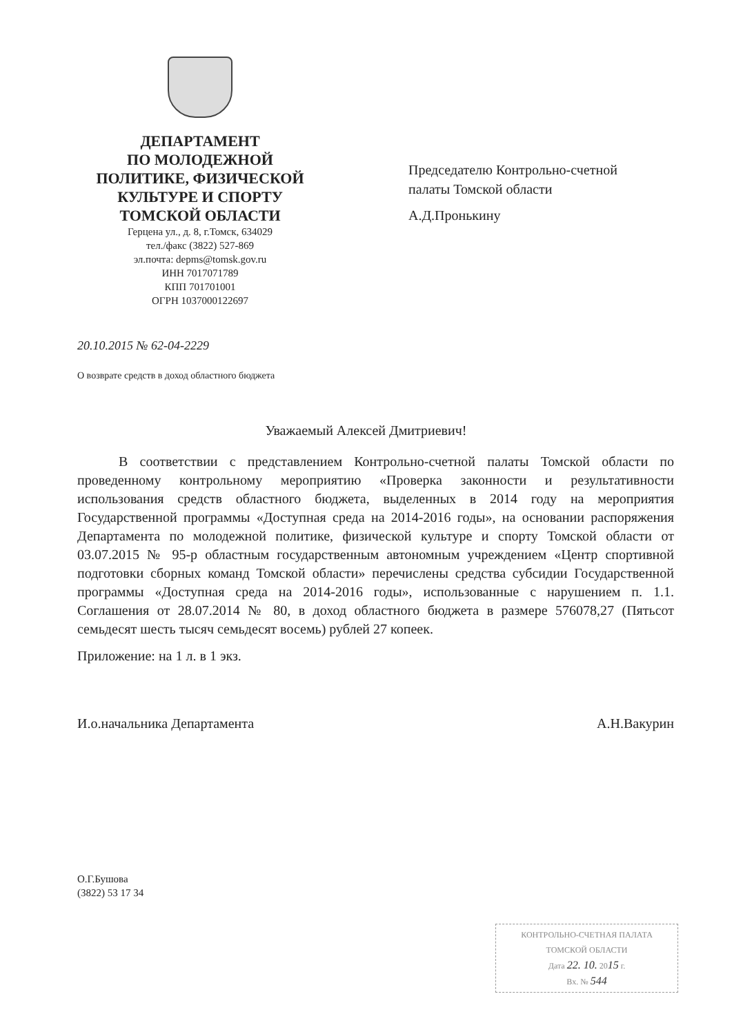ДЕПАРТАМЕНТ
ПО МОЛОДЕЖНОЙ
ПОЛИТИКЕ, ФИЗИЧЕСКОЙ
КУЛЬТУРЕ И СПОРТУ
ТОМСКОЙ ОБЛАСТИ
Герцена ул., д. 8, г.Томск, 634029
тел./факс (3822) 527-869
эл.почта: depms@tomsk.gov.ru
ИНН 7017071789
КПП 701701001
ОГРН 1037000122697
Председателю Контрольно-счетной
палаты Томской области
А.Д.Пронькину
20.10.2015 № 62-04-2229
О возврате средств в доход областного бюджета
Уважаемый Алексей Дмитриевич!
В соответствии с представлением Контрольно-счетной палаты Томской области по проведенному контрольному мероприятию «Проверка законности и результативности использования средств областного бюджета, выделенных в 2014 году на мероприятия Государственной программы «Доступная среда на 2014-2016 годы», на основании распоряжения Департамента по молодежной политике, физической культуре и спорту Томской области от 03.07.2015 № 95-р областным государственным автономным учреждением «Центр спортивной подготовки сборных команд Томской области» перечислены средства субсидии Государственной программы «Доступная среда на 2014-2016 годы», использованные с нарушением п. 1.1. Соглашения от 28.07.2014 № 80, в доход областного бюджета в размере 576078,27 (Пятьсот семьдесят шесть тысяч семьдесят восемь) рублей 27 копеек.
Приложение: на 1 л. в 1 экз.
И.о.начальника Департамента А.Н.Вакурин
О.Г.Бушова
(3822) 53 17 34
КОНТРОЛЬНО-СЧЕТНАЯ ПАЛАТА
ТОМСКОЙ ОБЛАСТИ
Дата 22. 10. 2015 г.
Вх. № 544